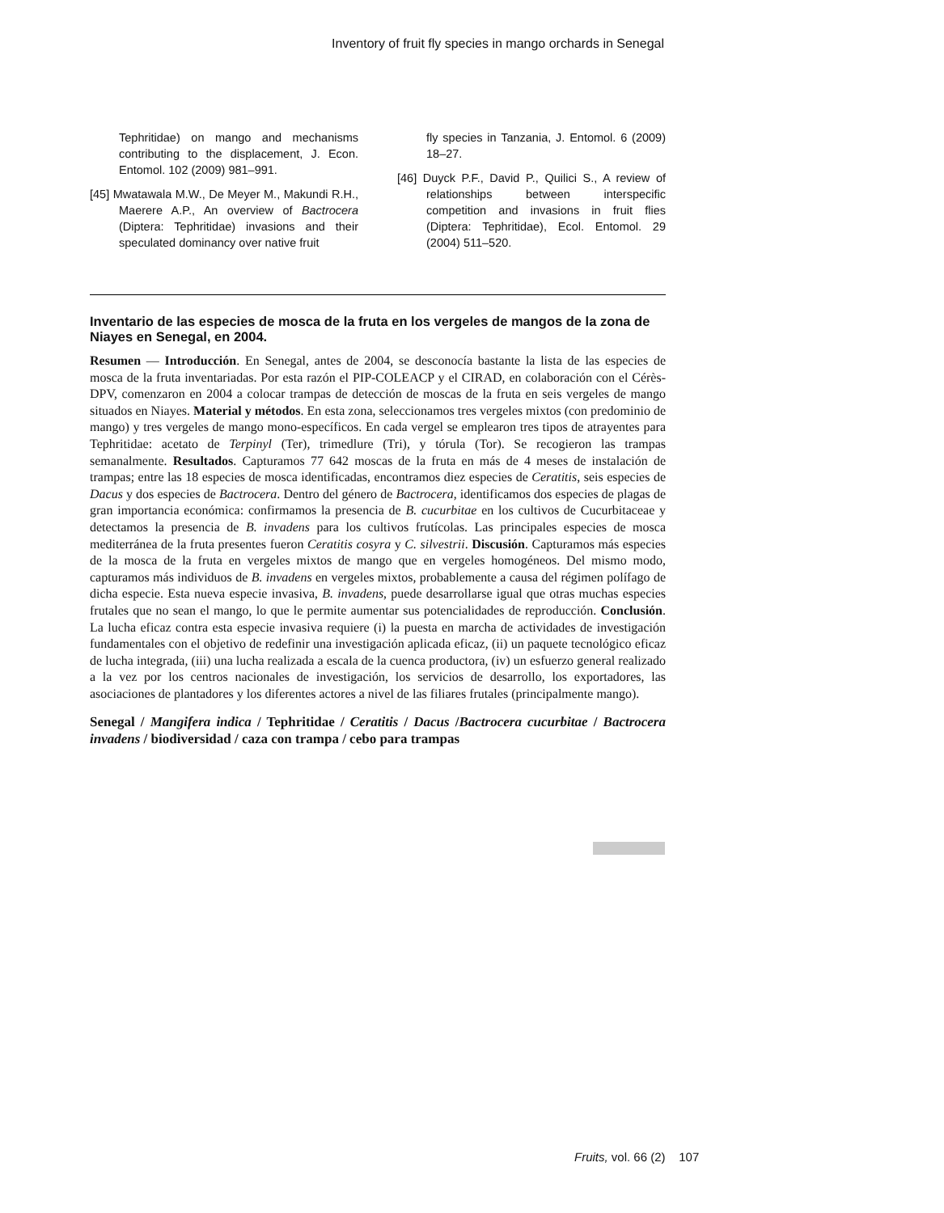Inventory of fruit fly species in mango orchards in Senegal
Tephritidae) on mango and mechanisms contributing to the displacement, J. Econ. Entomol. 102 (2009) 981–991.
[45] Mwatawala M.W., De Meyer M., Makundi R.H., Maerere A.P., An overview of Bactrocera (Diptera: Tephritidae) invasions and their speculated dominancy over native fruit
fly species in Tanzania, J. Entomol. 6 (2009) 18–27.
[46] Duyck P.F., David P., Quilici S., A review of relationships between interspecific competition and invasions in fruit flies (Diptera: Tephritidae), Ecol. Entomol. 29 (2004) 511–520.
Inventario de las especies de mosca de la fruta en los vergeles de mangos de la zona de Niayes en Senegal, en 2004.
Resumen — Introducción. En Senegal, antes de 2004, se desconocía bastante la lista de las especies de mosca de la fruta inventariadas. Por esta razón el PIP-COLEACP y el CIRAD, en colaboración con el Cérès-DPV, comenzaron en 2004 a colocar trampas de detección de moscas de la fruta en seis vergeles de mango situados en Niayes. Material y métodos. En esta zona, seleccionamos tres vergeles mixtos (con predominio de mango) y tres vergeles de mango mono-específicos. En cada vergel se emplearon tres tipos de atrayentes para Tephritidae: acetato de Terpinyl (Ter), trimedlure (Tri), y tórula (Tor). Se recogieron las trampas semanalmente. Resultados. Capturamos 77 642 moscas de la fruta en más de 4 meses de instalación de trampas; entre las 18 especies de mosca identificadas, encontramos diez especies de Ceratitis, seis especies de Dacus y dos especies de Bactrocera. Dentro del género de Bactrocera, identificamos dos especies de plagas de gran importancia económica: confirmamos la presencia de B. cucurbitae en los cultivos de Cucurbitaceae y detectamos la presencia de B. invadens para los cultivos frutícolas. Las principales especies de mosca mediterránea de la fruta presentes fueron Ceratitis cosyra y C. silvestrii. Discusión. Capturamos más especies de la mosca de la fruta en vergeles mixtos de mango que en vergeles homogéneos. Del mismo modo, capturamos más individuos de B. invadens en vergeles mixtos, probablemente a causa del régimen polífago de dicha especie. Esta nueva especie invasiva, B. invadens, puede desarrollarse igual que otras muchas especies frutales que no sean el mango, lo que le permite aumentar sus potencialidades de reproducción. Conclusión. La lucha eficaz contra esta especie invasiva requiere (i) la puesta en marcha de actividades de investigación fundamentales con el objetivo de redefinir una investigación aplicada eficaz, (ii) un paquete tecnológico eficaz de lucha integrada, (iii) una lucha realizada a escala de la cuenca productora, (iv) un esfuerzo general realizado a la vez por los centros nacionales de investigación, los servicios de desarrollo, los exportadores, las asociaciones de plantadores y los diferentes actores a nivel de las filiares frutales (principalmente mango).
Senegal / Mangifera indica / Tephritidae / Ceratitis / Dacus /Bactrocera cucurbitae / Bactrocera invadens / biodiversidad / caza con trampa / cebo para trampas
Fruits, vol. 66 (2) 107